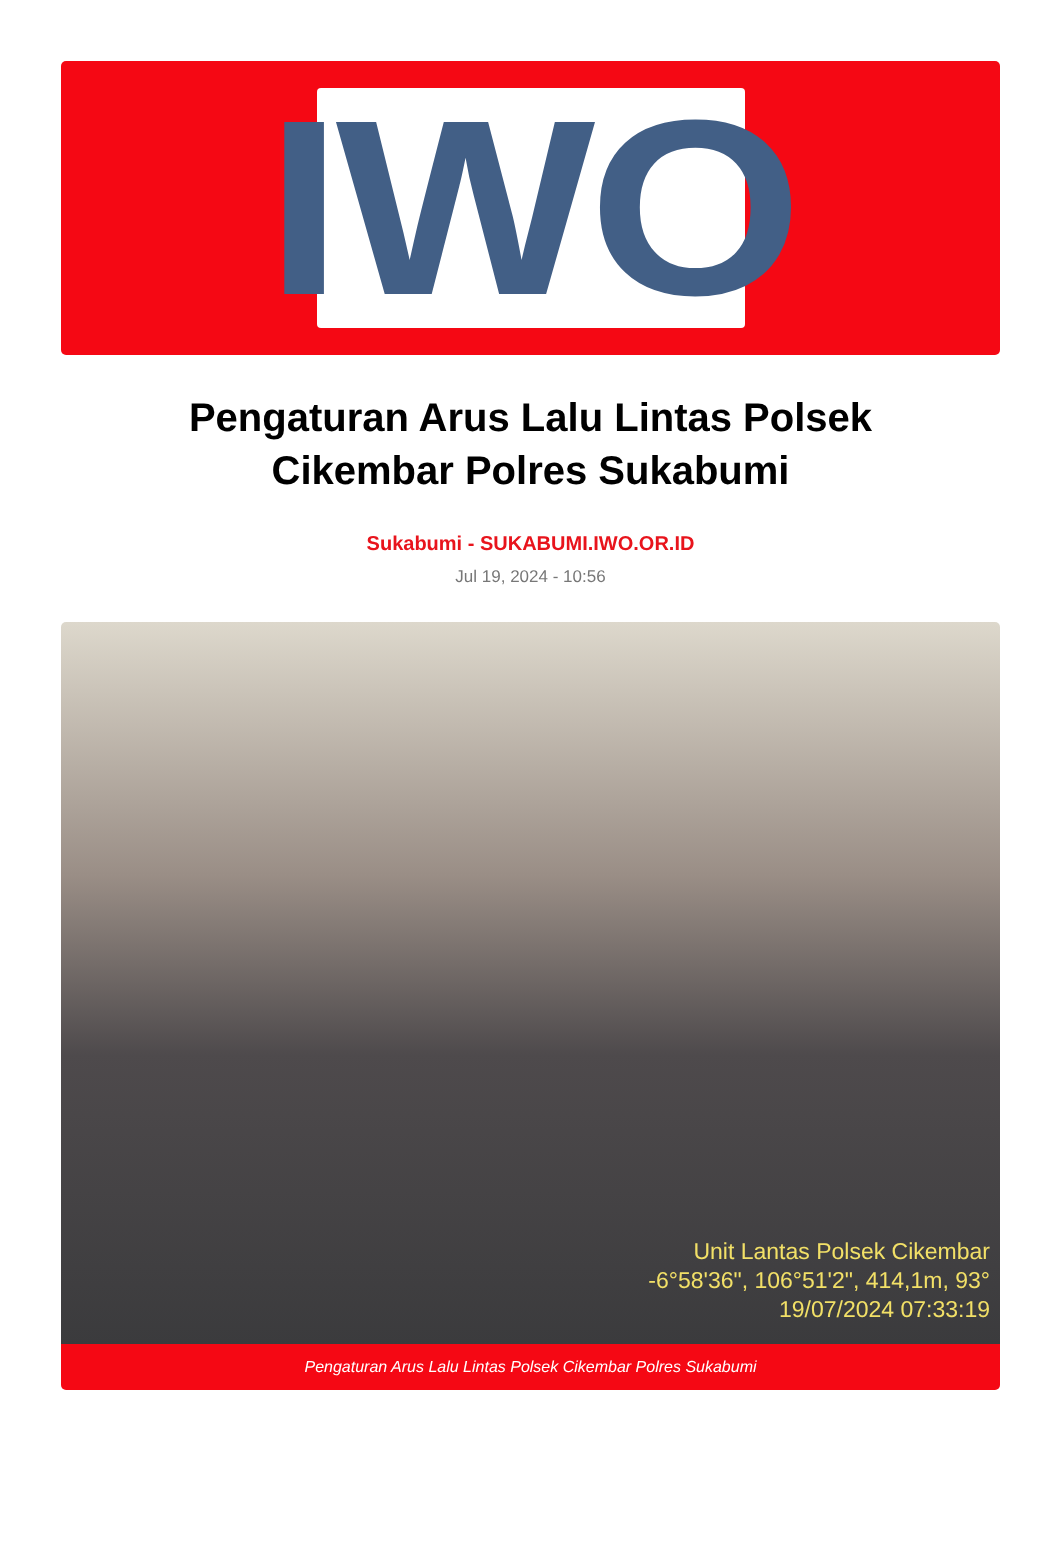IWO
Pengaturan Arus Lalu Lintas Polsek Cikembar Polres Sukabumi
Sukabumi - SUKABUMI.IWO.OR.ID
Jul 19, 2024 - 10:56
Unit Lantas Polsek Cikembar
-6°58'36", 106°51'2", 414,1m, 93°
19/07/2024 07:33:19
Pengaturan Arus Lalu Lintas Polsek Cikembar Polres Sukabumi